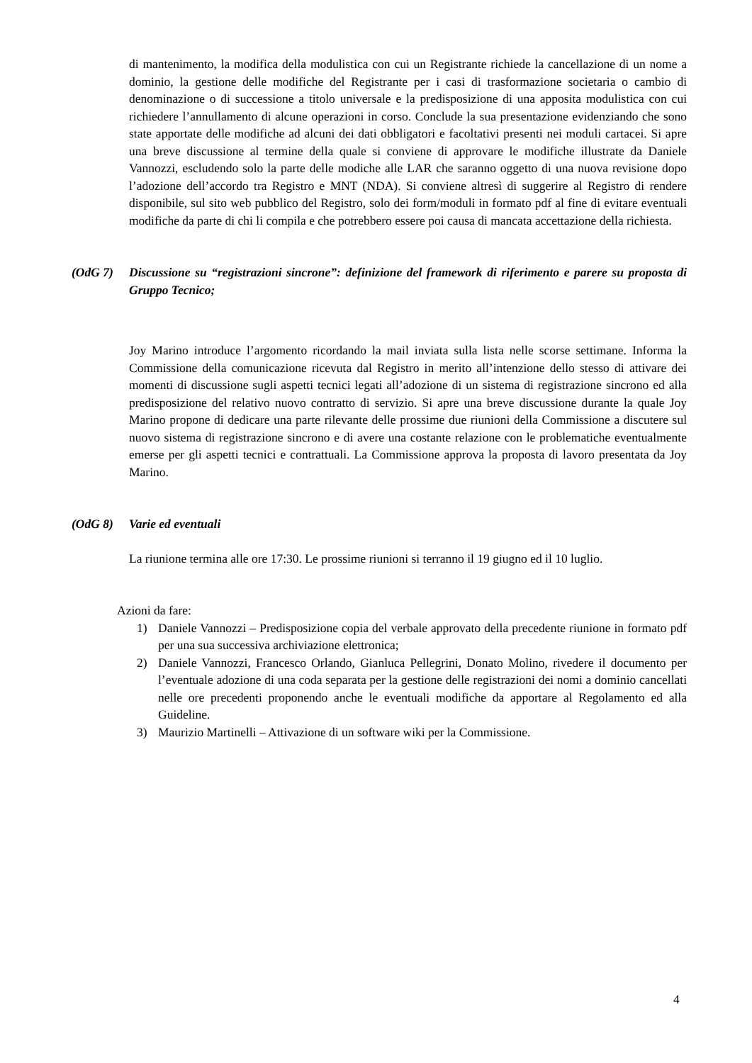di mantenimento, la modifica della modulistica con cui un Registrante richiede la cancellazione di un nome a dominio, la gestione delle modifiche del Registrante per i casi di trasformazione societaria o cambio di denominazione o di successione a titolo universale e la predisposizione di una apposita modulistica con cui richiedere l’annullamento di alcune operazioni in corso. Conclude la sua presentazione evidenziando che sono state apportate delle modifiche ad alcuni dei dati obbligatori e facoltativi presenti nei moduli cartacei. Si apre una breve discussione al termine della quale si conviene di approvare le modifiche illustrate da Daniele Vannozzi, escludendo solo la parte delle modiche alle LAR che saranno oggetto di una nuova revisione dopo l’adozione dell’accordo tra Registro e MNT (NDA). Si conviene altresì di suggerire al Registro di rendere disponibile, sul sito web pubblico del Registro, solo dei form/moduli in formato pdf al fine di evitare eventuali modifiche da parte di chi li compila e che potrebbero essere poi causa di mancata accettazione della richiesta.
(OdG 7) Discussione su “registrazioni sincrone”: definizione del framework di riferimento e parere su proposta di Gruppo Tecnico;
Joy Marino introduce l’argomento ricordando la mail inviata sulla lista nelle scorse settimane. Informa la Commissione della comunicazione ricevuta dal Registro in merito all’intenzione dello stesso di attivare dei momenti di discussione sugli aspetti tecnici legati all’adozione di un sistema di registrazione sincrono ed alla predisposizione del relativo nuovo contratto di servizio. Si apre una breve discussione durante la quale Joy Marino propone di dedicare una parte rilevante delle prossime due riunioni della Commissione a discutere sul nuovo sistema di registrazione sincrono e di avere una costante relazione con le problematiche eventualmente emerse per gli aspetti tecnici e contrattuali. La Commissione approva la proposta di lavoro presentata da Joy Marino.
(OdG 8) Varie ed eventuali
La riunione termina alle ore 17:30. Le prossime riunioni si terranno il 19 giugno ed il 10 luglio.
Azioni da fare:
1) Daniele Vannozzi – Predisposizione copia del verbale approvato della precedente riunione in formato pdf per una sua successiva archiviazione elettronica;
2) Daniele Vannozzi, Francesco Orlando, Gianluca Pellegrini, Donato Molino, rivedere il documento per l’eventuale adozione di una coda separata per la gestione delle registrazioni dei nomi a dominio cancellati nelle ore precedenti proponendo anche le eventuali modifiche da apportare al Regolamento ed alla Guideline.
3) Maurizio Martinelli – Attivazione di un software wiki per la Commissione.
4